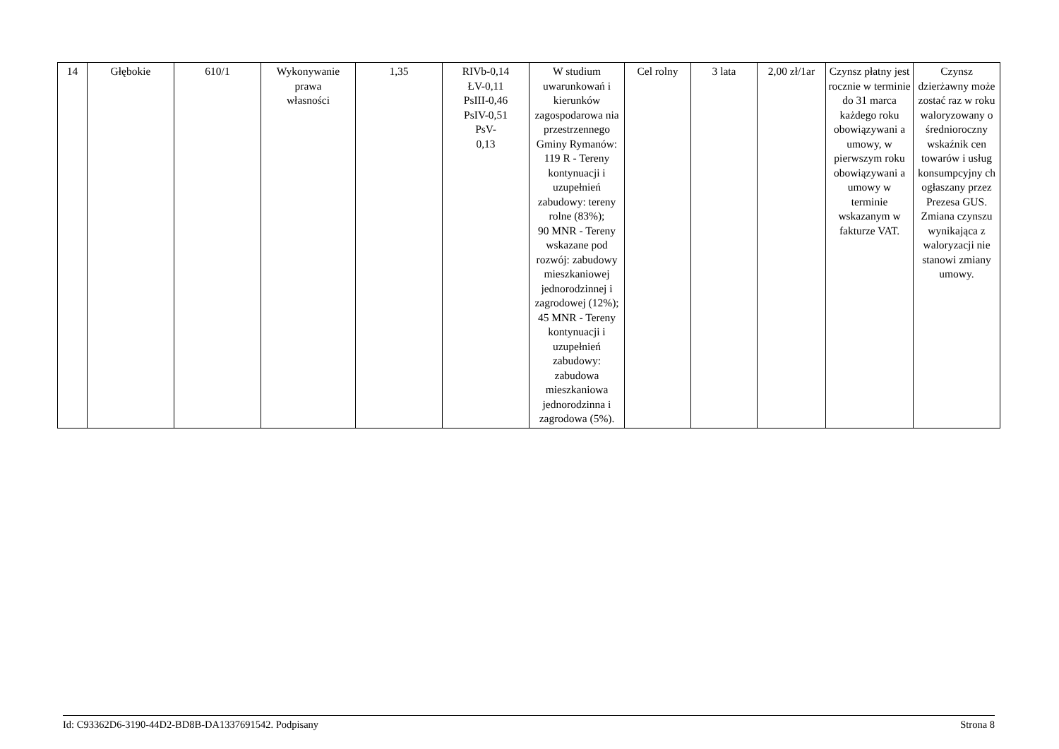| 14 | Głębokie | 610/1 | Wykonywanie prawa własności | 1,35 | RIVb-0,14 ŁV-0,11 PsIII-0,46 PsIV-0,51 PsV- 0,13 | W studium uwarunkowań i kierunków zagospodarowa nia przestrzennego Gminy Rymanów: 119 R - Tereny kontynuacji i uzupełnień zabudowy: tereny rolne (83%); 90 MNR - Tereny wskazane pod rozwój: zabudowy mieszkaniowej jednorodzinnej i zagrodowej (12%); 45 MNR - Tereny kontynuacji i uzupełnień zabudowy: zabudowa mieszkaniowa jednorodzinna i zagrodowa (5%). | Cel rolny | 3 lata | 2,00 zł/1ar | Czynsz płatny jest rocznie w terminie do 31 marca każdego roku obowiązywani a umowy, w pierwszym roku obowiązywani a umowy w terminie wskazanym w fakturze VAT. | Czynsz dzierżawny może zostać raz w roku waloryzowany o średnioroczny wskaźnik cen towarów i usług konsumpcyjny ch ogłaszany przez Prezesa GUS. Zmiana czynszu wynikająca z waloryzacji nie stanowi zmiany umowy. |
Id: C93362D6-3190-44D2-BD8B-DA1337691542. Podpisany Strona 8